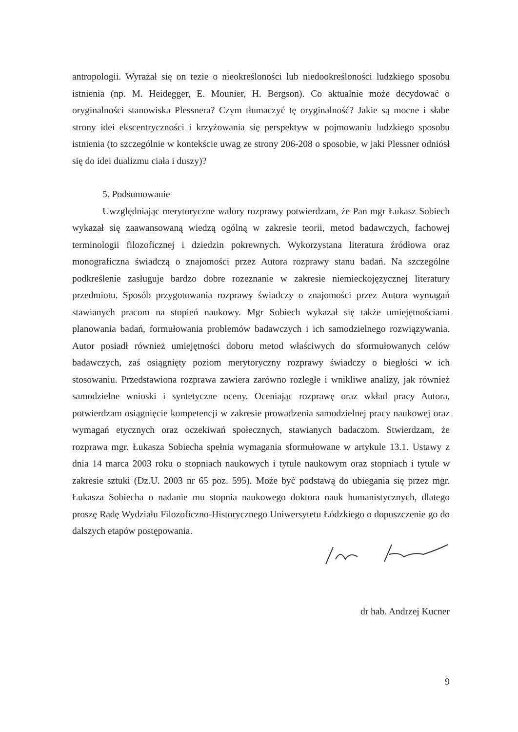antropologii. Wyrażał się on tezie o nieokreśloności lub niedookreśloności ludzkiego sposobu istnienia (np. M. Heidegger, E. Mounier, H. Bergson). Co aktualnie może decydować o oryginalności stanowiska Plessnera? Czym tłumaczyć tę oryginalność? Jakie są mocne i słabe strony idei ekscentryczności i krzyżowania się perspektyw w pojmowaniu ludzkiego sposobu istnienia (to szczególnie w kontekście uwag ze strony 206-208 o sposobie, w jaki Plessner odniósł się do idei dualizmu ciała i duszy)?
5. Podsumowanie
Uwzględniając merytoryczne walory rozprawy potwierdzam, że Pan mgr Łukasz Sobiech wykazał się zaawansowaną wiedzą ogólną w zakresie teorii, metod badawczych, fachowej terminologii filozoficznej i dziedzin pokrewnych. Wykorzystana literatura źródłowa oraz monograficzna świadczą o znajomości przez Autora rozprawy stanu badań. Na szczególne podkreślenie zasługuje bardzo dobre rozeznanie w zakresie niemieckojęzycznej literatury przedmiotu. Sposób przygotowania rozprawy świadczy o znajomości przez Autora wymagań stawianych pracom na stopień naukowy. Mgr Sobiech wykazał się także umiejętnościami planowania badań, formułowania problemów badawczych i ich samodzielnego rozwiązywania. Autor posiadł również umiejętności doboru metod właściwych do sformułowanych celów badawczych, zaś osiągnięty poziom merytoryczny rozprawy świadczy o biegłości w ich stosowaniu. Przedstawiona rozprawa zawiera zarówno rozległe i wnikliwe analizy, jak również samodzielne wnioski i syntetyczne oceny. Oceniając rozprawę oraz wkład pracy Autora, potwierdzam osiągnięcie kompetencji w zakresie prowadzenia samodzielnej pracy naukowej oraz wymagań etycznych oraz oczekiwań społecznych, stawianych badaczom. Stwierdzam, że rozprawa mgr. Łukasza Sobiecha spełnia wymagania sformułowane w artykule 13.1. Ustawy z dnia 14 marca 2003 roku o stopniach naukowych i tytule naukowym oraz stopniach i tytule w zakresie sztuki (Dz.U. 2003 nr 65 poz. 595). Może być podstawą do ubiegania się przez mgr. Łukasza Sobiecha o nadanie mu stopnia naukowego doktora nauk humanistycznych, dlatego proszę Radę Wydziału Filozoficzno-Historycznego Uniwersytetu Łódzkiego o dopuszczenie go do dalszych etapów postępowania.
dr hab. Andrzej Kucner
9